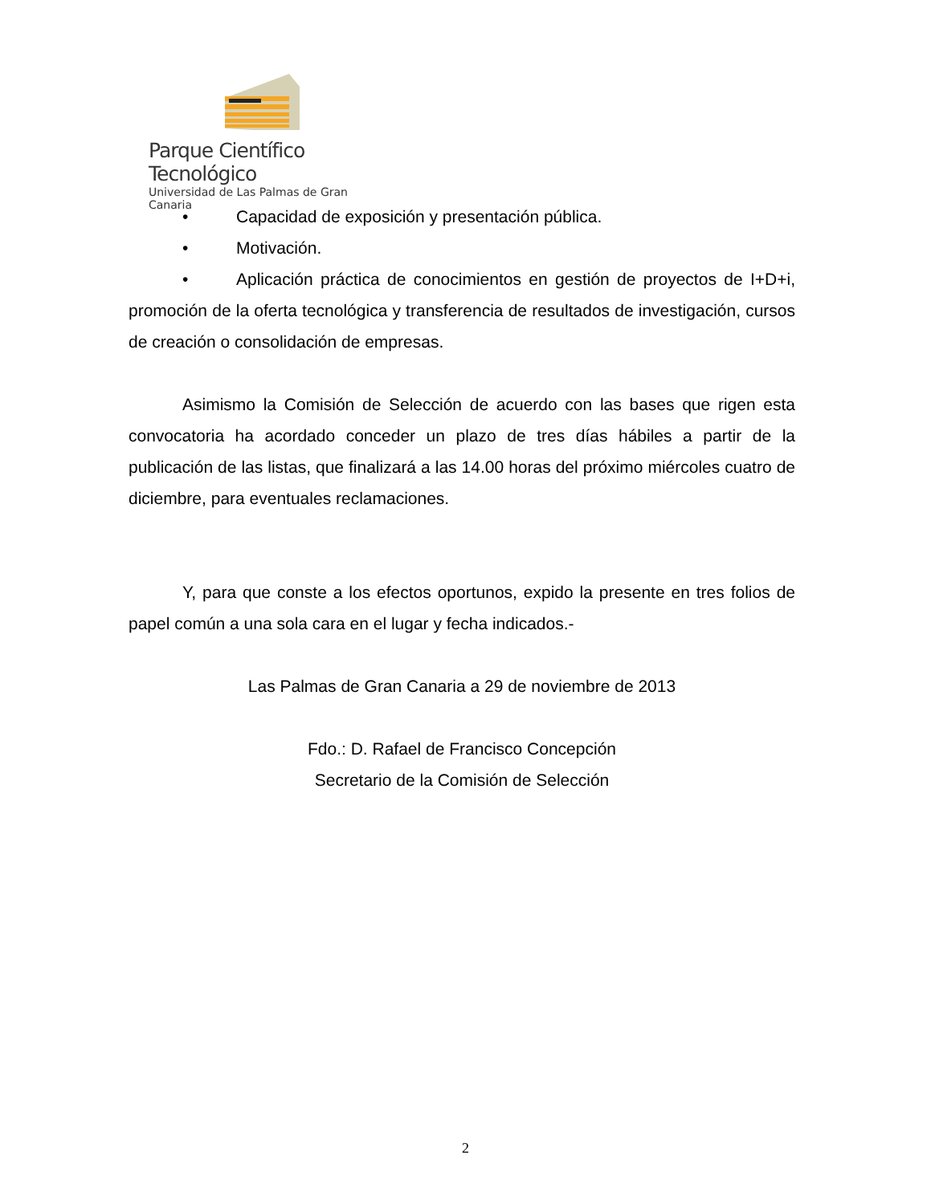Parque Científico Tecnológico
Universidad de Las Palmas de Gran Canaria
• Capacidad de exposición y presentación pública.
• Motivación.
• Aplicación práctica de conocimientos en gestión de proyectos de I+D+i, promoción de la oferta tecnológica y transferencia de resultados de investigación, cursos de creación o consolidación de empresas.
Asimismo la Comisión de Selección de acuerdo con las bases que rigen esta convocatoria ha acordado conceder un plazo de tres días hábiles a partir de la publicación de las listas, que finalizará a las 14.00 horas del próximo miércoles cuatro de diciembre, para eventuales reclamaciones.
Y, para que conste a los efectos oportunos, expido la presente en tres folios de papel común a una sola cara en el lugar y fecha indicados.-
Las Palmas de Gran Canaria a 29 de noviembre de 2013
Fdo.: D. Rafael de Francisco Concepción
Secretario de la Comisión de Selección
2